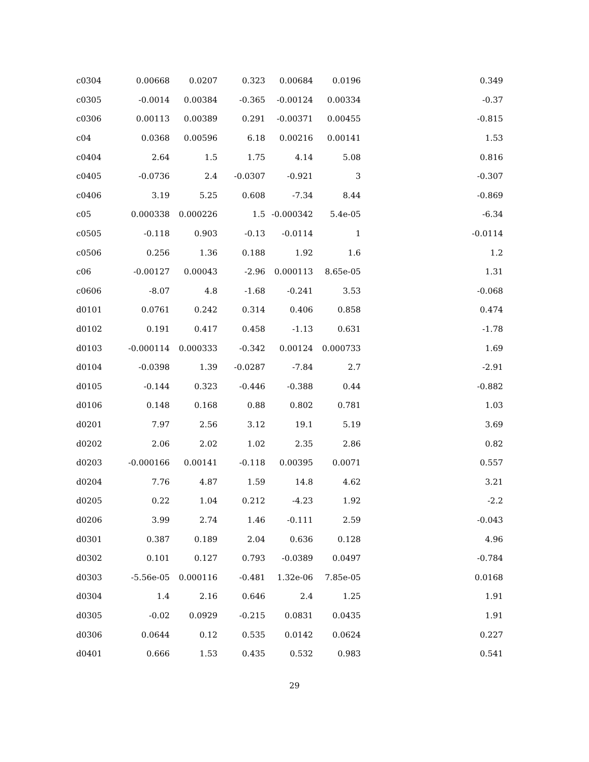| c0304 | 0.00668 | 0.0207 | 0.323 | 0.00684 | 0.0196 | 0.349 |
| c0305 | -0.0014 | 0.00384 | -0.365 | -0.00124 | 0.00334 | -0.37 |
| c0306 | 0.00113 | 0.00389 | 0.291 | -0.00371 | 0.00455 | -0.815 |
| c04 | 0.0368 | 0.00596 | 6.18 | 0.00216 | 0.00141 | 1.53 |
| c0404 | 2.64 | 1.5 | 1.75 | 4.14 | 5.08 | 0.816 |
| c0405 | -0.0736 | 2.4 | -0.0307 | -0.921 | 3 | -0.307 |
| c0406 | 3.19 | 5.25 | 0.608 | -7.34 | 8.44 | -0.869 |
| c05 | 0.000338 | 0.000226 | 1.5 | -0.000342 | 5.4e-05 | -6.34 |
| c0505 | -0.118 | 0.903 | -0.13 | -0.0114 | 1 | -0.0114 |
| c0506 | 0.256 | 1.36 | 0.188 | 1.92 | 1.6 | 1.2 |
| c06 | -0.00127 | 0.00043 | -2.96 | 0.000113 | 8.65e-05 | 1.31 |
| c0606 | -8.07 | 4.8 | -1.68 | -0.241 | 3.53 | -0.068 |
| d0101 | 0.0761 | 0.242 | 0.314 | 0.406 | 0.858 | 0.474 |
| d0102 | 0.191 | 0.417 | 0.458 | -1.13 | 0.631 | -1.78 |
| d0103 | -0.000114 | 0.000333 | -0.342 | 0.00124 | 0.000733 | 1.69 |
| d0104 | -0.0398 | 1.39 | -0.0287 | -7.84 | 2.7 | -2.91 |
| d0105 | -0.144 | 0.323 | -0.446 | -0.388 | 0.44 | -0.882 |
| d0106 | 0.148 | 0.168 | 0.88 | 0.802 | 0.781 | 1.03 |
| d0201 | 7.97 | 2.56 | 3.12 | 19.1 | 5.19 | 3.69 |
| d0202 | 2.06 | 2.02 | 1.02 | 2.35 | 2.86 | 0.82 |
| d0203 | -0.000166 | 0.00141 | -0.118 | 0.00395 | 0.0071 | 0.557 |
| d0204 | 7.76 | 4.87 | 1.59 | 14.8 | 4.62 | 3.21 |
| d0205 | 0.22 | 1.04 | 0.212 | -4.23 | 1.92 | -2.2 |
| d0206 | 3.99 | 2.74 | 1.46 | -0.111 | 2.59 | -0.043 |
| d0301 | 0.387 | 0.189 | 2.04 | 0.636 | 0.128 | 4.96 |
| d0302 | 0.101 | 0.127 | 0.793 | -0.0389 | 0.0497 | -0.784 |
| d0303 | -5.56e-05 | 0.000116 | -0.481 | 1.32e-06 | 7.85e-05 | 0.0168 |
| d0304 | 1.4 | 2.16 | 0.646 | 2.4 | 1.25 | 1.91 |
| d0305 | -0.02 | 0.0929 | -0.215 | 0.0831 | 0.0435 | 1.91 |
| d0306 | 0.0644 | 0.12 | 0.535 | 0.0142 | 0.0624 | 0.227 |
| d0401 | 0.666 | 1.53 | 0.435 | 0.532 | 0.983 | 0.541 |
29